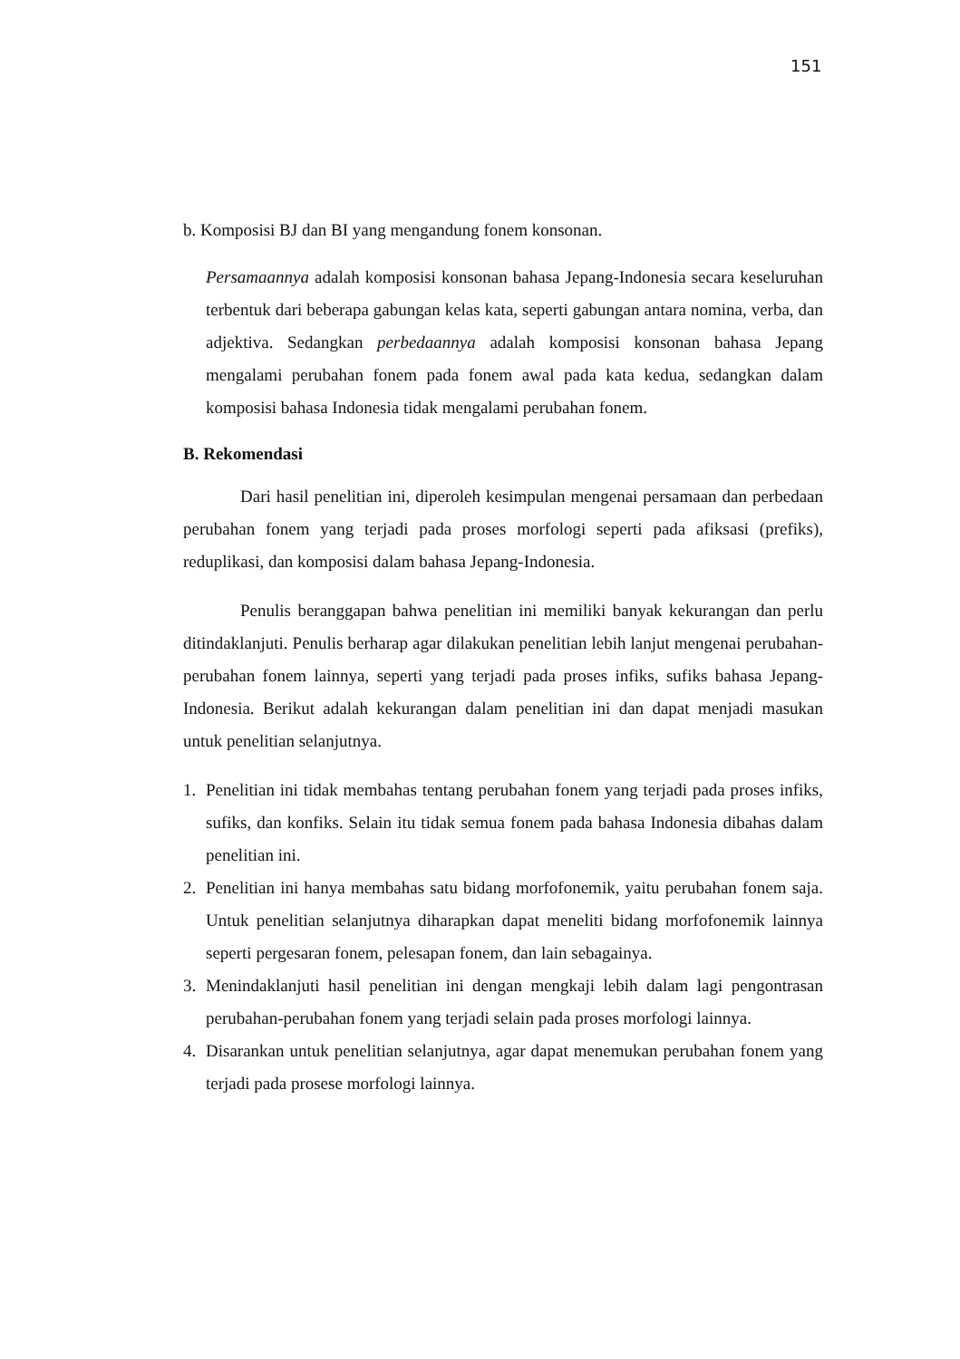151
b. Komposisi BJ dan BI yang mengandung fonem konsonan.
Persamaannya adalah komposisi konsonan bahasa Jepang-Indonesia secara keseluruhan terbentuk dari beberapa gabungan kelas kata, seperti gabungan antara nomina, verba, dan adjektiva. Sedangkan perbedaannya adalah komposisi konsonan bahasa Jepang mengalami perubahan fonem pada fonem awal pada kata kedua, sedangkan dalam komposisi bahasa Indonesia tidak mengalami perubahan fonem.
B. Rekomendasi
Dari hasil penelitian ini, diperoleh kesimpulan mengenai persamaan dan perbedaan perubahan fonem yang terjadi pada proses morfologi seperti pada afiksasi (prefiks), reduplikasi, dan komposisi dalam bahasa Jepang-Indonesia.
Penulis beranggapan bahwa penelitian ini memiliki banyak kekurangan dan perlu ditindaklanjuti. Penulis berharap agar dilakukan penelitian lebih lanjut mengenai perubahan-perubahan fonem lainnya, seperti yang terjadi pada proses infiks, sufiks bahasa Jepang-Indonesia. Berikut adalah kekurangan dalam penelitian ini dan dapat menjadi masukan untuk penelitian selanjutnya.
1. Penelitian ini tidak membahas tentang perubahan fonem yang terjadi pada proses infiks, sufiks, dan konfiks. Selain itu tidak semua fonem pada bahasa Indonesia dibahas dalam penelitian ini.
2. Penelitian ini hanya membahas satu bidang morfofonemik, yaitu perubahan fonem saja. Untuk penelitian selanjutnya diharapkan dapat meneliti bidang morfofonemik lainnya seperti pergesaran fonem, pelesapan fonem, dan lain sebagainya.
3. Menindaklanjuti hasil penelitian ini dengan mengkaji lebih dalam lagi pengontrasan perubahan-perubahan fonem yang terjadi selain pada proses morfologi lainnya.
4. Disarankan untuk penelitian selanjutnya, agar dapat menemukan perubahan fonem yang terjadi pada prosese morfologi lainnya.